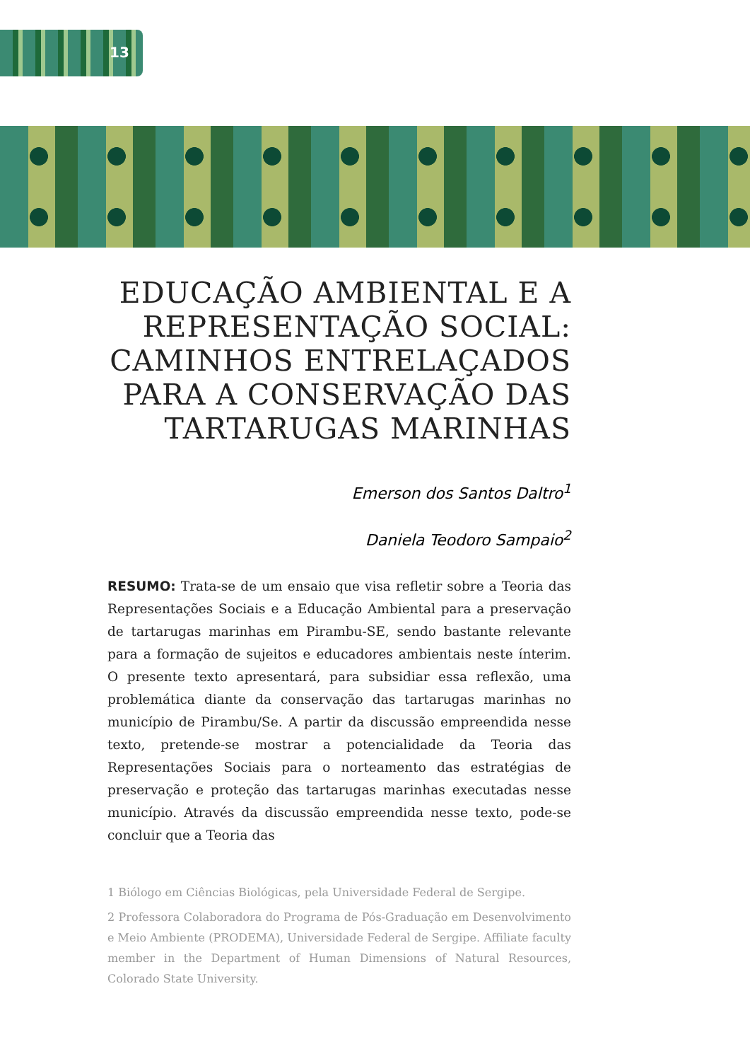13
EDUCAÇÃO AMBIENTAL E A REPRESENTAÇÃO SOCIAL: CAMINHOS ENTRELAÇADOS PARA A CONSERVAÇÃO DAS TARTARUGAS MARINHAS
Emerson dos Santos Daltro<sup>1</sup>
Daniela Teodoro Sampaio<sup>2</sup>
RESUMO: Trata-se de um ensaio que visa refletir sobre a Teoria das Representações Sociais e a Educação Ambiental para a preservação de tartarugas marinhas em Pirambu-SE, sendo bastante relevante para a formação de sujeitos e educadores ambientais neste ínterim. O presente texto apresentará, para subsidiar essa reflexão, uma problemática diante da conservação das tartarugas marinhas no município de Pirambu/Se. A partir da discussão empreendida nesse texto, pretende-se mostrar a potencialidade da Teoria das Representações Sociais para o norteamento das estratégias de preservação e proteção das tartarugas marinhas executadas nesse município. Através da discussão empreendida nesse texto, pode-se concluir que a Teoria das
1 Biólogo em Ciências Biológicas, pela Universidade Federal de Sergipe.
2 Professora Colaboradora do Programa de Pós-Graduação em Desenvolvimento e Meio Ambiente (PRODEMA), Universidade Federal de Sergipe. Affiliate faculty member in the Department of Human Dimensions of Natural Resources, Colorado State University.